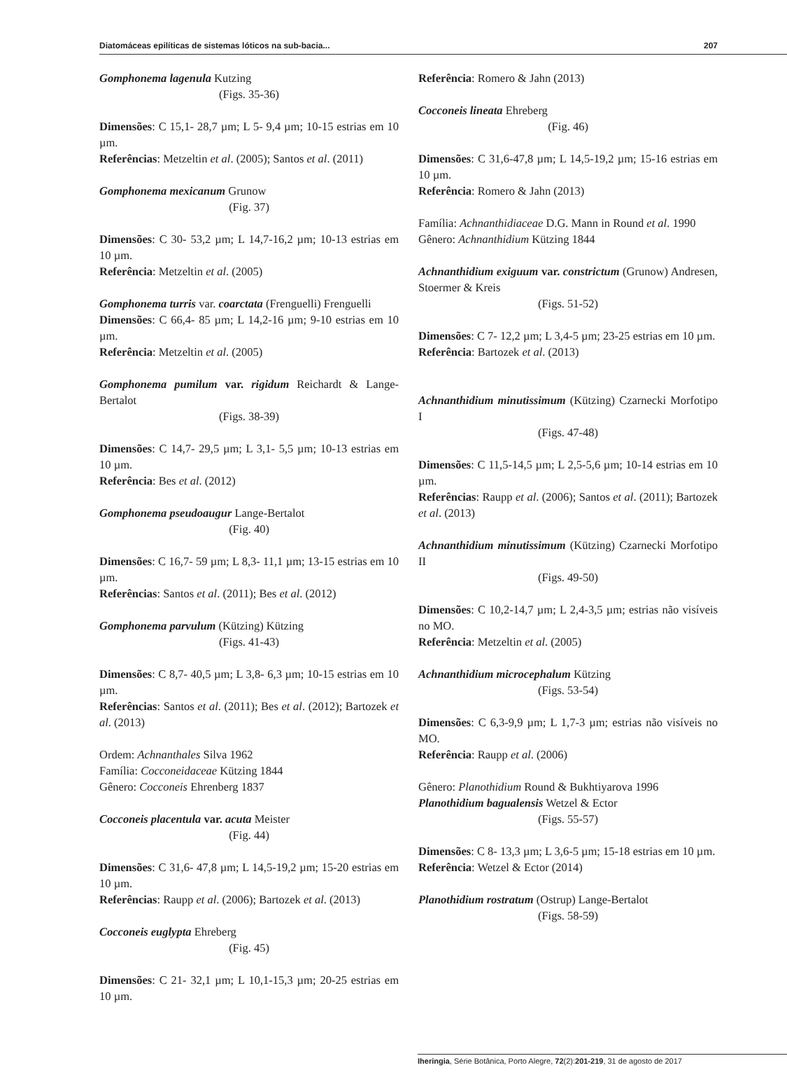Diatomáceas epilíticas de sistemas lóticos na sub-bacia... 207
Gomphonema lagenula Kutzing
(Figs. 35-36)
Dimensões: C 15,1- 28,7 µm; L 5- 9,4 µm; 10-15 estrias em 10 µm.
Referências: Metzeltin et al. (2005); Santos et al. (2011)
Gomphonema mexicanum Grunow
(Fig. 37)
Dimensões: C 30- 53,2 µm; L 14,7-16,2 µm; 10-13 estrias em 10 µm.
Referência: Metzeltin et al. (2005)
Gomphonema turris var. coarctata (Frenguelli) Frenguelli
Dimensões: C 66,4- 85 µm; L 14,2-16 µm; 9-10 estrias em 10 µm.
Referência: Metzeltin et al. (2005)
Gomphonema pumilum var. rigidum Reichardt & Lange-Bertalot
(Figs. 38-39)
Dimensões: C 14,7- 29,5 µm; L 3,1- 5,5 µm; 10-13 estrias em 10 µm.
Referência: Bes et al. (2012)
Gomphonema pseudoaugur Lange-Bertalot
(Fig. 40)
Dimensões: C 16,7- 59 µm; L 8,3- 11,1 µm; 13-15 estrias em 10 µm.
Referências: Santos et al. (2011); Bes et al. (2012)
Gomphonema parvulum (Kützing) Kützing
(Figs. 41-43)
Dimensões: C 8,7- 40,5 µm; L 3,8- 6,3 µm; 10-15 estrias em 10 µm.
Referências: Santos et al. (2011); Bes et al. (2012); Bartozek et al. (2013)
Ordem: Achnanthales Silva 1962
Família: Cocconeidaceae Kützing 1844
Gênero: Cocconeis Ehrenberg 1837
Cocconeis placentula var. acuta Meister
(Fig. 44)
Dimensões: C 31,6- 47,8 µm; L 14,5-19,2 µm; 15-20 estrias em 10 µm.
Referências: Raupp et al. (2006); Bartozek et al. (2013)
Cocconeis euglypta Ehreberg
(Fig. 45)
Dimensões: C 21- 32,1 µm; L 10,1-15,3 µm; 20-25 estrias em 10 µm.
Referência: Romero & Jahn (2013)
Cocconeis lineata Ehreberg
(Fig. 46)
Dimensões: C 31,6-47,8 µm; L 14,5-19,2 µm; 15-16 estrias em 10 µm.
Referência: Romero & Jahn (2013)
Família: Achnanthidiaceae D.G. Mann in Round et al. 1990
Gênero: Achnanthidium Kützing 1844
Achnanthidium exiguum var. constrictum (Grunow) Andresen, Stoermer & Kreis
(Figs. 51-52)
Dimensões: C 7- 12,2 µm; L 3,4-5 µm; 23-25 estrias em 10 µm.
Referência: Bartozek et al. (2013)
Achnanthidium minutissimum (Kützing) Czarnecki Morfotipo I
(Figs. 47-48)
Dimensões: C 11,5-14,5 µm; L 2,5-5,6 µm; 10-14 estrias em 10 µm.
Referências: Raupp et al. (2006); Santos et al. (2011); Bartozek et al. (2013)
Achnanthidium minutissimum (Kützing) Czarnecki Morfotipo II
(Figs. 49-50)
Dimensões: C 10,2-14,7 µm; L 2,4-3,5 µm; estrias não visíveis no MO.
Referência: Metzeltin et al. (2005)
Achnanthidium microcephalum Kützing
(Figs. 53-54)
Dimensões: C 6,3-9,9 µm; L 1,7-3 µm; estrias não visíveis no MO.
Referência: Raupp et al. (2006)
Gênero: Planothidium Round & Bukhtiyarova 1996
Planothidium bagualensis Wetzel & Ector
(Figs. 55-57)
Dimensões: C 8- 13,3 µm; L 3,6-5 µm; 15-18 estrias em 10 µm.
Referência: Wetzel & Ector (2014)
Planothidium rostratum (Ostrup) Lange-Bertalot
(Figs. 58-59)
Iheringia, Série Botânica, Porto Alegre, 72(2):201-219, 31 de agosto de 2017